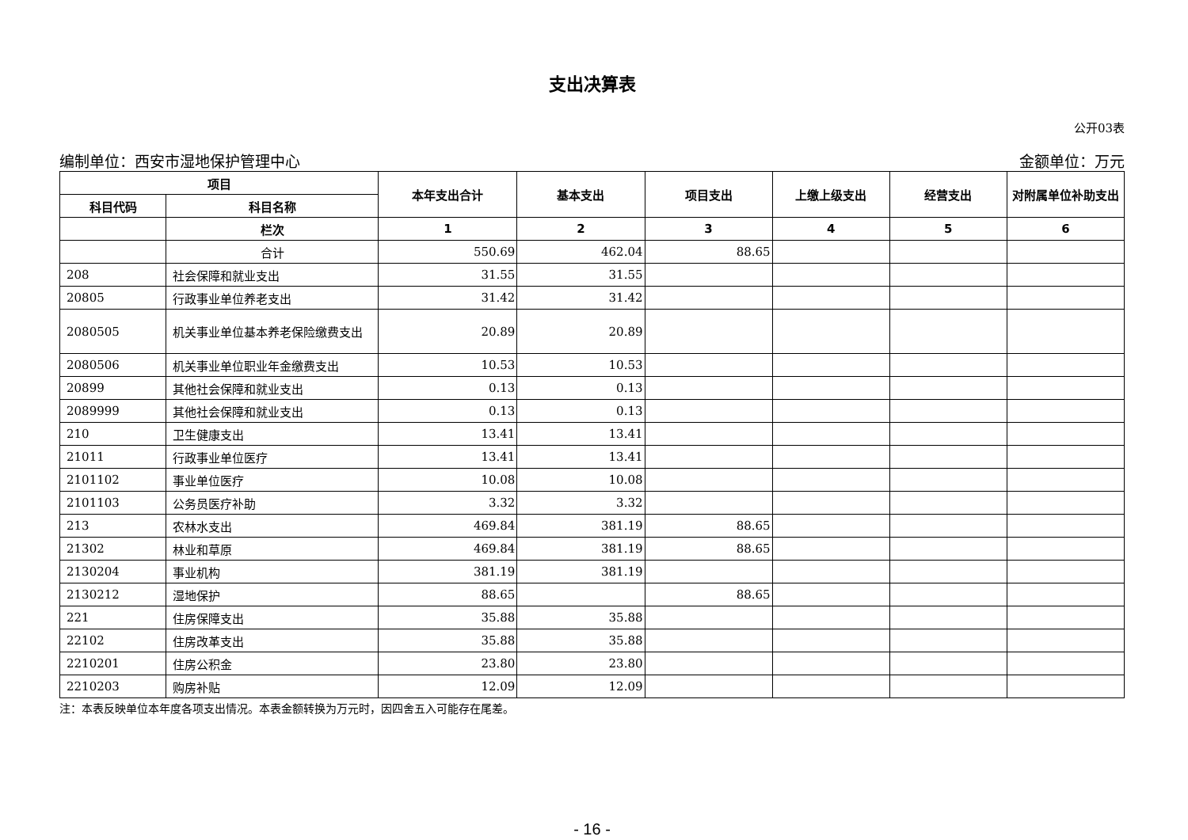支出决算表
公开03表
编制单位：西安市湿地保护管理中心 金额单位：万元
| 项目 | | 本年支出合计 | 基本支出 | 项目支出 | 上缴上级支出 | 经营支出 | 对附属单位补助支出 |
| --- | --- | --- | --- | --- | --- | --- | --- |
| 科目代码 | 科目名称 | | | | | | |
| | 栏次 | 1 | 2 | 3 | 4 | 5 | 6 |
| | 合计 | 550.69 | 462.04 | 88.65 | | | |
| 208 | 社会保障和就业支出 | 31.55 | 31.55 | | | | |
| 20805 | 行政事业单位养老支出 | 31.42 | 31.42 | | | | |
| 2080505 | 机关事业单位基本养老保险缴费支出 | 20.89 | 20.89 | | | | |
| 2080506 | 机关事业单位职业年金缴费支出 | 10.53 | 10.53 | | | | |
| 20899 | 其他社会保障和就业支出 | 0.13 | 0.13 | | | | |
| 2089999 | 其他社会保障和就业支出 | 0.13 | 0.13 | | | | |
| 210 | 卫生健康支出 | 13.41 | 13.41 | | | | |
| 21011 | 行政事业单位医疗 | 13.41 | 13.41 | | | | |
| 2101102 | 事业单位医疗 | 10.08 | 10.08 | | | | |
| 2101103 | 公务员医疗补助 | 3.32 | 3.32 | | | | |
| 213 | 农林水支出 | 469.84 | 381.19 | 88.65 | | | |
| 21302 | 林业和草原 | 469.84 | 381.19 | 88.65 | | | |
| 2130204 | 事业机构 | 381.19 | 381.19 | | | | |
| 2130212 | 湿地保护 | 88.65 | | 88.65 | | | |
| 221 | 住房保障支出 | 35.88 | 35.88 | | | | |
| 22102 | 住房改革支出 | 35.88 | 35.88 | | | | |
| 2210201 | 住房公积金 | 23.80 | 23.80 | | | | |
| 2210203 | 购房补贴 | 12.09 | 12.09 | | | | |
注：本表反映单位本年度各项支出情况。本表金额转换为万元时，因四舍五入可能存在尾差。
- 16 -